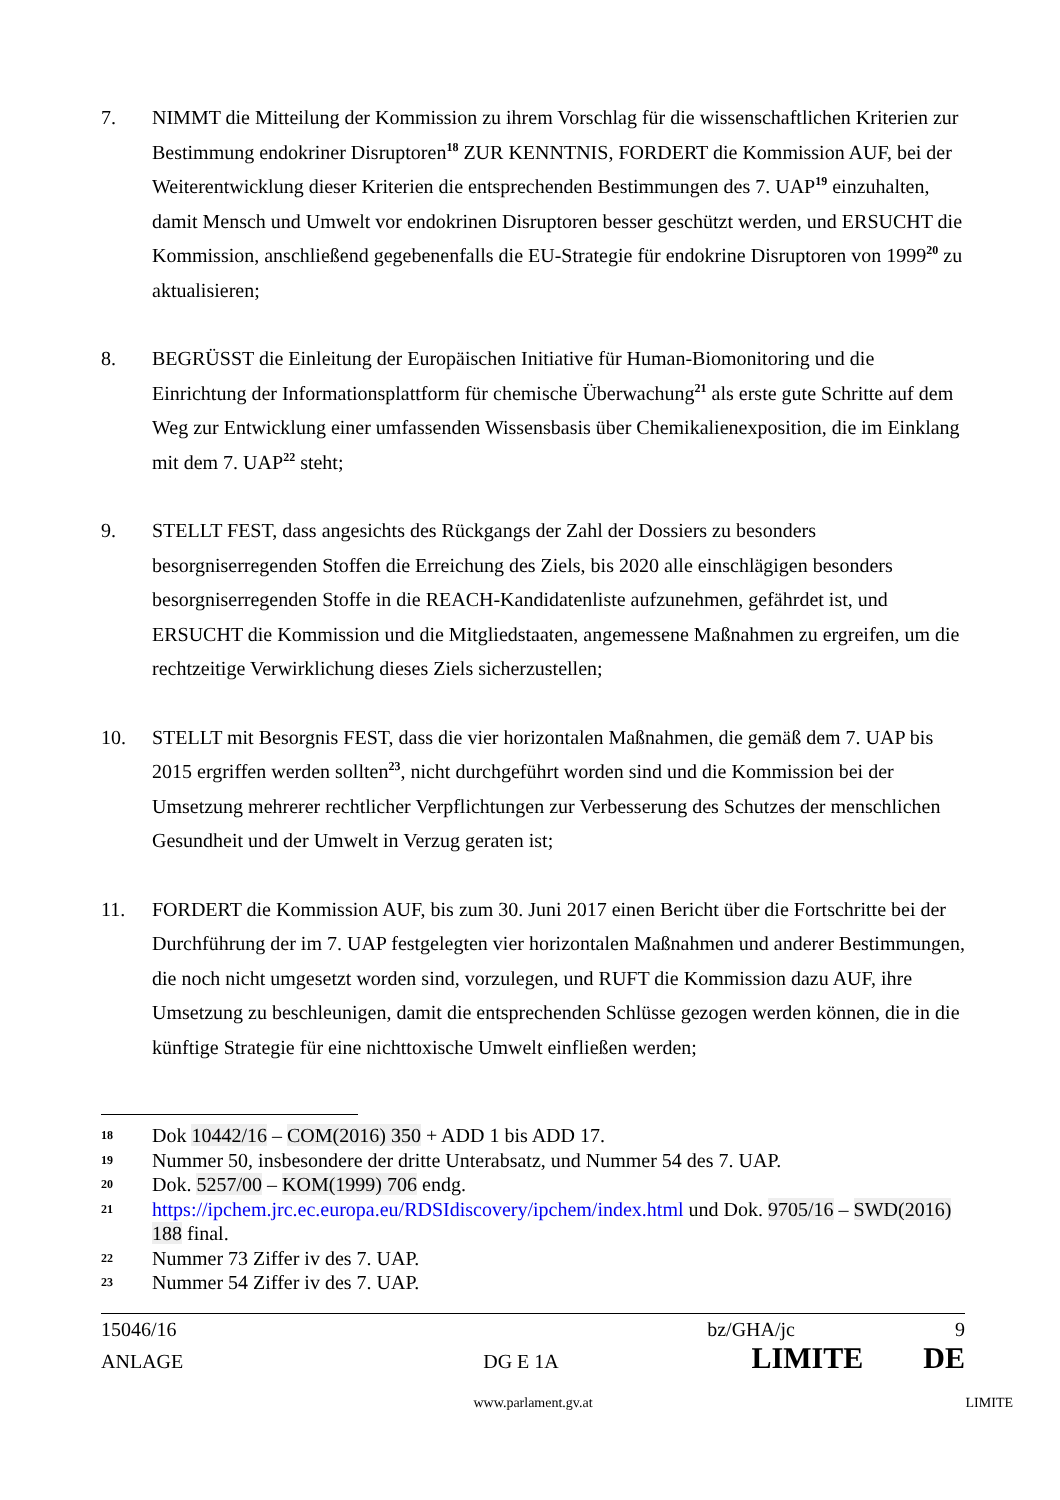7. NIMMT die Mitteilung der Kommission zu ihrem Vorschlag für die wissenschaftlichen Kriterien zur Bestimmung endokriner Disruptoren<sup>18</sup> ZUR KENNTNIS, FORDERT die Kommission AUF, bei der Weiterentwicklung dieser Kriterien die entsprechenden Bestimmungen des 7. UAP<sup>19</sup> einzuhalten, damit Mensch und Umwelt vor endokrinen Disruptoren besser geschützt werden, und ERSUCHT die Kommission, anschließend gegebenenfalls die EU-Strategie für endokrine Disruptoren von 1999<sup>20</sup> zu aktualisieren;
8. BEGRÜSST die Einleitung der Europäischen Initiative für Human-Biomonitoring und die Einrichtung der Informationsplattform für chemische Überwachung<sup>21</sup> als erste gute Schritte auf dem Weg zur Entwicklung einer umfassenden Wissensbasis über Chemikalienexposition, die im Einklang mit dem 7. UAP<sup>22</sup> steht;
9. STELLT FEST, dass angesichts des Rückgangs der Zahl der Dossiers zu besonders besorgniserregenden Stoffen die Erreichung des Ziels, bis 2020 alle einschlägigen besonders besorgniserregenden Stoffe in die REACH-Kandidatenliste aufzunehmen, gefährdet ist, und ERSUCHT die Kommission und die Mitgliedstaaten, angemessene Maßnahmen zu ergreifen, um die rechtzeitige Verwirklichung dieses Ziels sicherzustellen;
10. STELLT mit Besorgnis FEST, dass die vier horizontalen Maßnahmen, die gemäß dem 7. UAP bis 2015 ergriffen werden sollten<sup>23</sup>, nicht durchgeführt worden sind und die Kommission bei der Umsetzung mehrerer rechtlicher Verpflichtungen zur Verbesserung des Schutzes der menschlichen Gesundheit und der Umwelt in Verzug geraten ist;
11. FORDERT die Kommission AUF, bis zum 30. Juni 2017 einen Bericht über die Fortschritte bei der Durchführung der im 7. UAP festgelegten vier horizontalen Maßnahmen und anderer Bestimmungen, die noch nicht umgesetzt worden sind, vorzulegen, und RUFT die Kommission dazu AUF, ihre Umsetzung zu beschleunigen, damit die entsprechenden Schlüsse gezogen werden können, die in die künftige Strategie für eine nichttoxische Umwelt einfließen werden;
18
Dok 10442/16 – COM(2016) 350 + ADD 1 bis ADD 17.
19
Nummer 50, insbesondere der dritte Unterabsatz, und Nummer 54 des 7. UAP.
20
Dok. 5257/00 – KOM(1999) 706 endg.
21
https://ipchem.jrc.ec.europa.eu/RDSIdiscovery/ipchem/index.html und Dok. 9705/16 – SWD(2016) 188 final.
22
Nummer 73 Ziffer iv des 7. UAP.
23
Nummer 54 Ziffer iv des 7. UAP.
15046/16 bz/GHA/jc 9
ANLAGE DG E 1A LIMITE DE
www.parlament.gv.at LIMITE